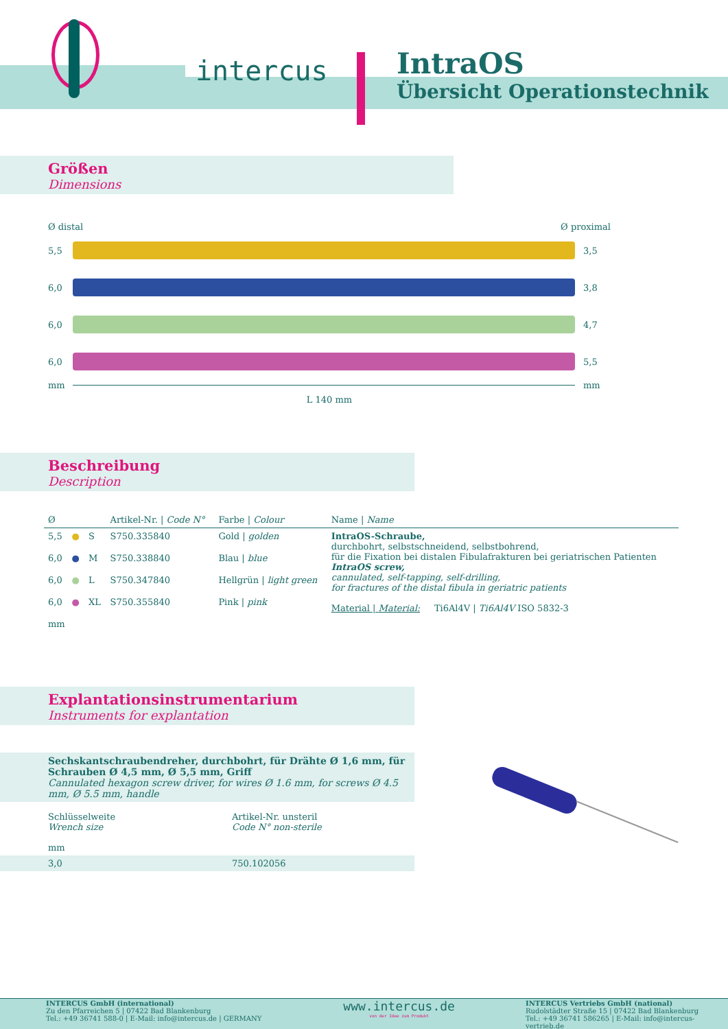intercus
IntraOS
Übersicht Operationstechnik
Größen
Dimensions
Ø distal Ø proximal
5,5 3,5
6,0 3,8
6,0 4,7
6,0 5,5
mm mm
L 140 mm
Beschreibung
Description
| Ø | | | Artikel-Nr. / Code N° | Farbe / Colour | Name / Name |
| --- | --- | --- | --- | --- | --- |
| 5,5 | ● | S | S750.335840 | Gold / golden | IntraOS-Schraube, durchbohrt, selbstschneidend, selbstbohrend, für die Fixation bei distalen Fibulafrakturen bei geriatrischen Patienten IntraOS screw, cannulated, self-tapping, self-drilling, for fractures of the distal fibula in geriatric patients Material / Material: Ti6Al4V / Ti6Al4V ISO 5832-3 |
| 6,0 | ● | M | S750.338840 | Blau / blue | |
| 6,0 | ● | L | S750.347840 | Hellgrün / light green | |
| 6,0 | ● | XL | S750.355840 | Pink / pink | |
| mm | | | | | |
Explantationsinstrumentarium
Instruments for explantation
Sechskantschraubendreher, durchbohrt, für Drähte Ø 1,6 mm, für Schrauben Ø 4,5 mm, Ø 5,5 mm, Griff
Cannulated hexagon screw driver, for wires Ø 1.6 mm, for screws Ø 4.5 mm, Ø 5.5 mm, handle
| Schlüsselweite Wrench size mm | Artikel-Nr. unsteril Code N° non-sterile |
| 3,0 | 750.102056 |
INTERCUS GmbH (international)
Zu den Pfarreichen 5 | 07422 Bad Blankenburg
Tel.: +49 36741 588-0 | E-Mail: info@intercus.de | GERMANY
www.intercus.de
von der Idee zum Produkt
INTERCUS Vertriebs GmbH (national)
Rudolstädter Straße 15 | 07422 Bad Blankenburg
Tel.: +49 36741 586265 | E-Mail: info@intercus-vertrieb.de